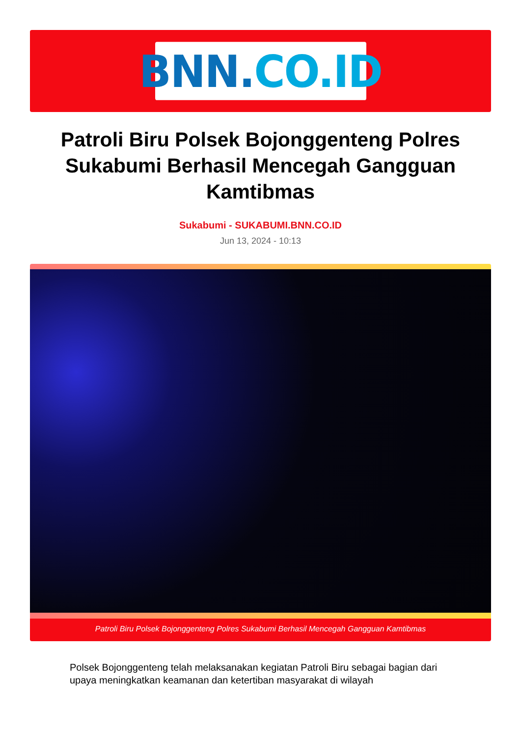BNN. CO.ID
Patroli Biru Polsek Bojonggenteng Polres Sukabumi Berhasil Mencegah Gangguan Kamtibmas
Sukabumi - SUKABUMI.BNN.CO.ID
Jun 13, 2024 - 10:13
Patroli Biru Polsek Bojonggenteng Polres Sukabumi Berhasil Mencegah Gangguan Kamtibmas
Polsek Bojonggenteng telah melaksanakan kegiatan Patroli Biru sebagai bagian dari upaya meningkatkan keamanan dan ketertiban masyarakat di wilayah